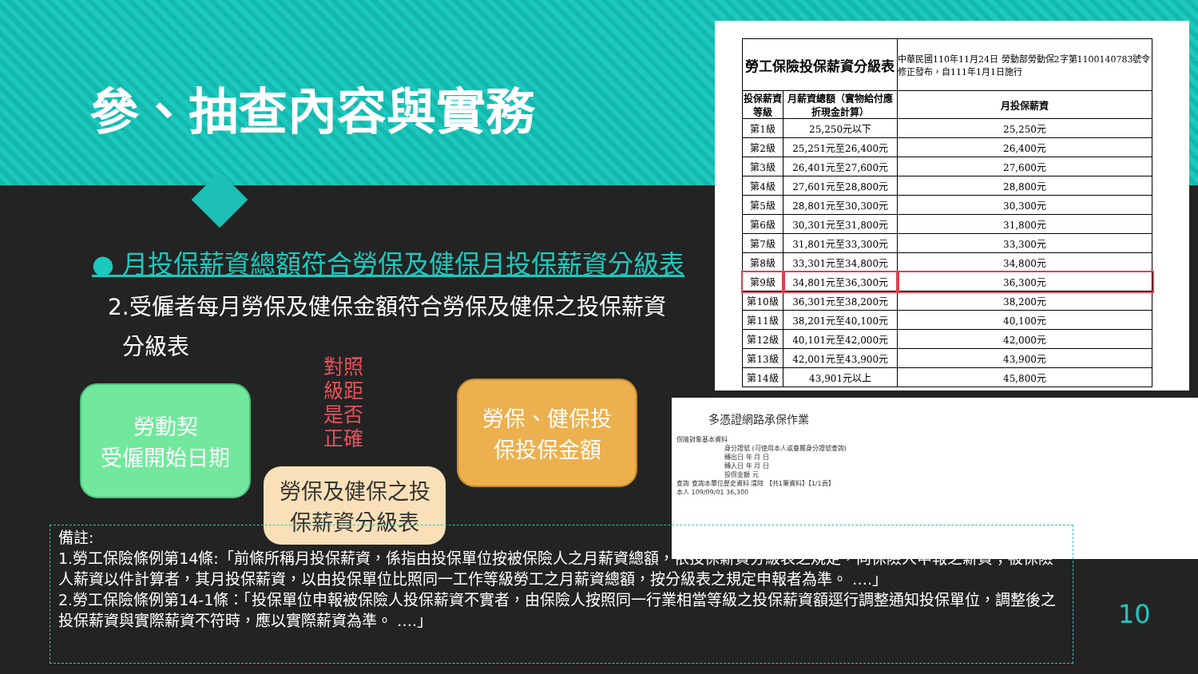參、抽查內容與實務
● 月投保薪資總額符合勞保及健保月投保薪資分級表
2.受僱者每月勞保及健保金額符合勞保及健保之投保薪資
分級表
對照 級距 是否 正確
勞動契
受僱開始日期
勞保、健保投
保投保金額
勞保及健保之投
保薪資分級表
| 勞工保險投保薪資分級表 | | 中華民國110年11月24日 勞動部勞動保2字第1100140783號令修正發布，自111年1月1日施行 |
| 投保薪資等級 | 月薪資總額（實物給付應折現金計算） | 月投保薪資 |
| 第1級 | 25,250元以下 | 25,250元 |
| 第2級 | 25,251元至26,400元 | 26,400元 |
| 第3級 | 26,401元至27,600元 | 27,600元 |
| 第4級 | 27,601元至28,800元 | 28,800元 |
| 第5級 | 28,801元至30,300元 | 30,300元 |
| 第6級 | 30,301元至31,800元 | 31,800元 |
| 第7級 | 31,801元至33,300元 | 33,300元 |
| 第8級 | 33,301元至34,800元 | 34,800元 |
| 第9級 | 34,801元至36,300元 | 36,300元 |
| 第10級 | 36,301元至38,200元 | 38,200元 |
| 第11級 | 38,201元至40,100元 | 40,100元 |
| 第12級 | 40,101元至42,000元 | 42,000元 |
| 第13級 | 42,001元至43,900元 | 43,900元 |
| 第14級 | 43,901元以上 | 45,800元 |
多憑證網路承保作業
保險對象基本資料
身分證號 (可使用本人或眷屬身分證號查詢)
轉出日 年 月 日
轉入日 年 月 日
投保金額 元
查詢 查詢本單位歷史資料 清除 【共1筆資料】【1/1頁】
本人 109/09/01 36,300
備註:
1.勞工保險條例第14條:「前條所稱月投保薪資，係指由投保單位按被保險人之月薪資總額，依投保薪資分級表之規定，向保險人申報之薪資；被保險人薪資以件計算者，其月投保薪資，以由投保單位比照同一工作等級勞工之月薪資總額，按分級表之規定申報者為準。 ….」
2.勞工保險條例第14-1條：「投保單位申報被保險人投保薪資不實者，由保險人按照同一行業相當等級之投保薪資額逕行調整通知投保單位，調整後之投保薪資與實際薪資不符時，應以實際薪資為準。 ….」
10